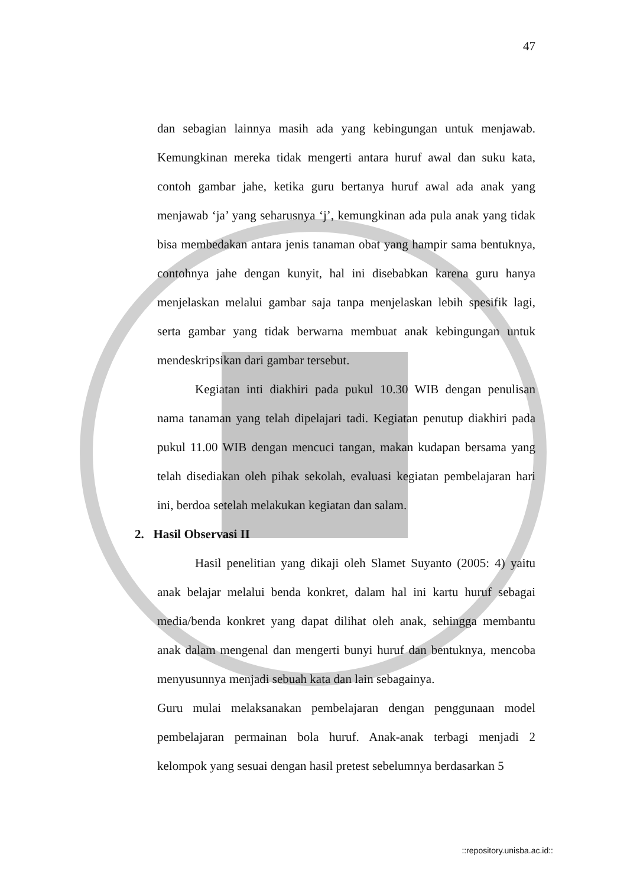47
dan sebagian lainnya masih ada yang kebingungan untuk menjawab. Kemungkinan mereka tidak mengerti antara huruf awal dan suku kata, contoh gambar jahe, ketika guru bertanya huruf awal ada anak yang menjawab ‘ja’ yang seharusnya ‘j’, kemungkinan ada pula anak yang tidak bisa membedakan antara jenis tanaman obat yang hampir sama bentuknya, contohnya jahe dengan kunyit, hal ini disebabkan karena guru hanya menjelaskan melalui gambar saja tanpa menjelaskan lebih spesifik lagi, serta gambar yang tidak berwarna membuat anak kebingungan untuk mendeskripsikan dari gambar tersebut.
Kegiatan inti diakhiri pada pukul 10.30 WIB dengan penulisan nama tanaman yang telah dipelajari tadi. Kegiatan penutup diakhiri pada pukul 11.00 WIB dengan mencuci tangan, makan kudapan bersama yang telah disediakan oleh pihak sekolah, evaluasi kegiatan pembelajaran hari ini, berdoa setelah melakukan kegiatan dan salam.
2. Hasil Observasi II
Hasil penelitian yang dikaji oleh Slamet Suyanto (2005: 4) yaitu anak belajar melalui benda konkret, dalam hal ini kartu huruf sebagai media/benda konkret yang dapat dilihat oleh anak, sehingga membantu anak dalam mengenal dan mengerti bunyi huruf dan bentuknya, mencoba menyusunnya menjadi sebuah kata dan lain sebagainya.
Guru mulai melaksanakan pembelajaran dengan penggunaan model pembelajaran permainan bola huruf. Anak-anak terbagi menjadi 2 kelompok yang sesuai dengan hasil pretest sebelumnya berdasarkan 5
::repository.unisba.ac.id::